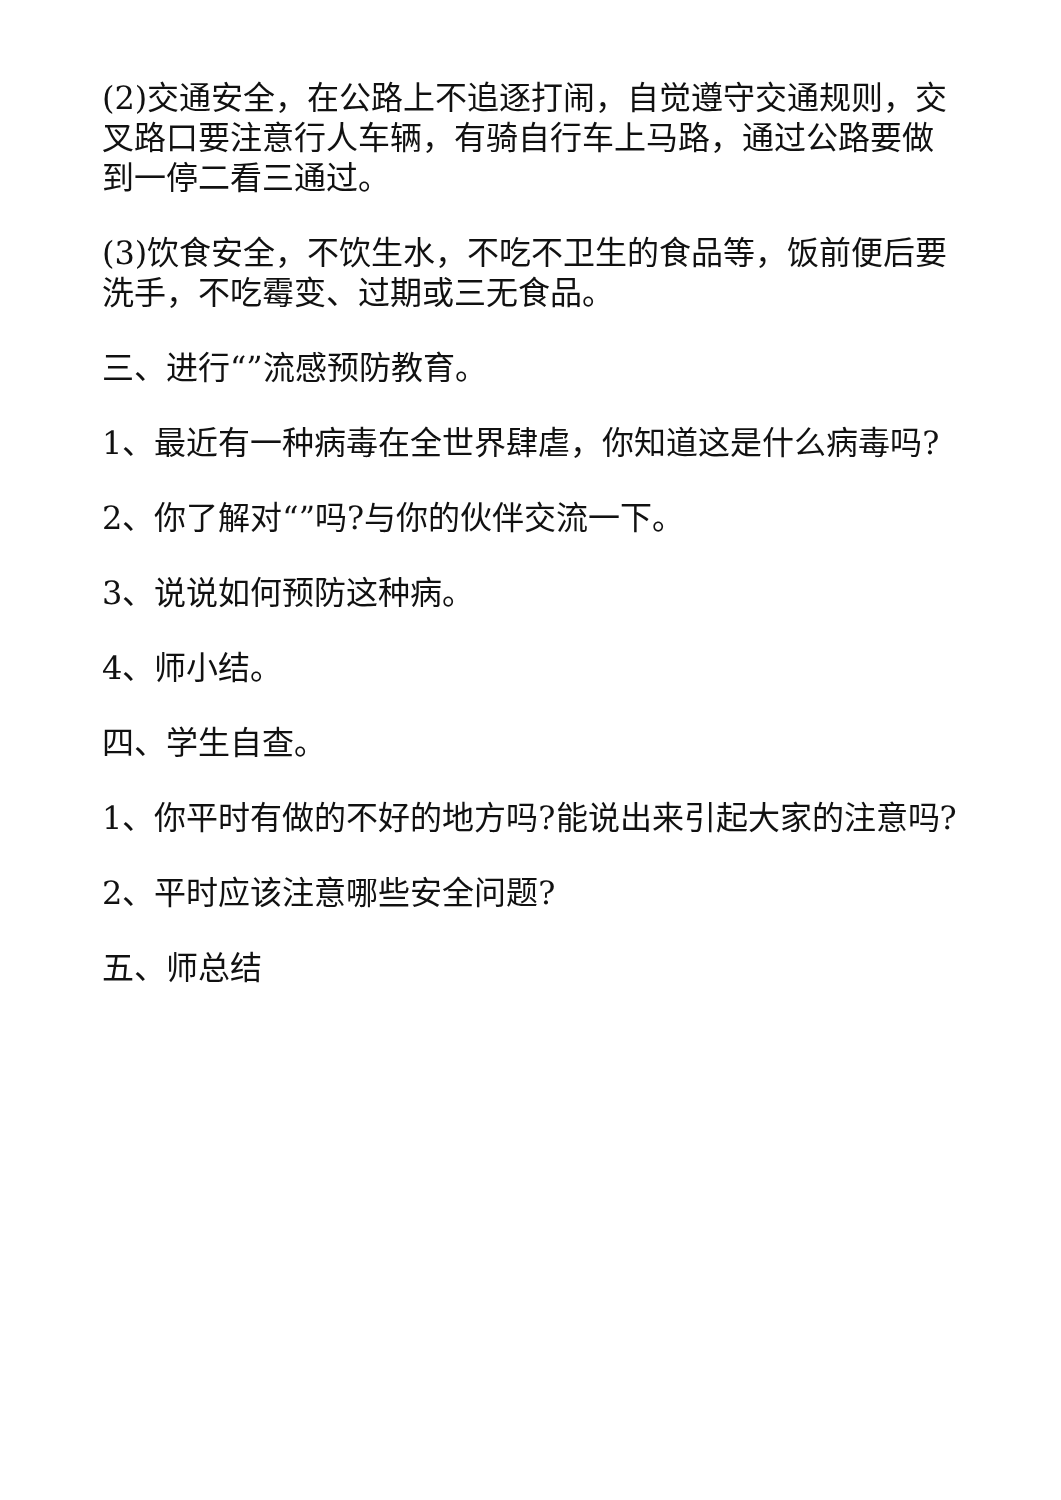(2)交通安全，在公路上不追逐打闹，自觉遵守交通规则，交叉路口要注意行人车辆，有骑自行车上马路，通过公路要做到一停二看三通过。
(3)饮食安全，不饮生水，不吃不卫生的食品等，饭前便后要洗手，不吃霉变、过期或三无食品。
三、进行“”流感预防教育。
1、最近有一种病毒在全世界肆虐，你知道这是什么病毒吗?
2、你了解对“”吗?与你的伙伴交流一下。
3、说说如何预防这种病。
4、师小结。
四、学生自查。
1、你平时有做的不好的地方吗?能说出来引起大家的注意吗?
2、平时应该注意哪些安全问题?
五、师总结